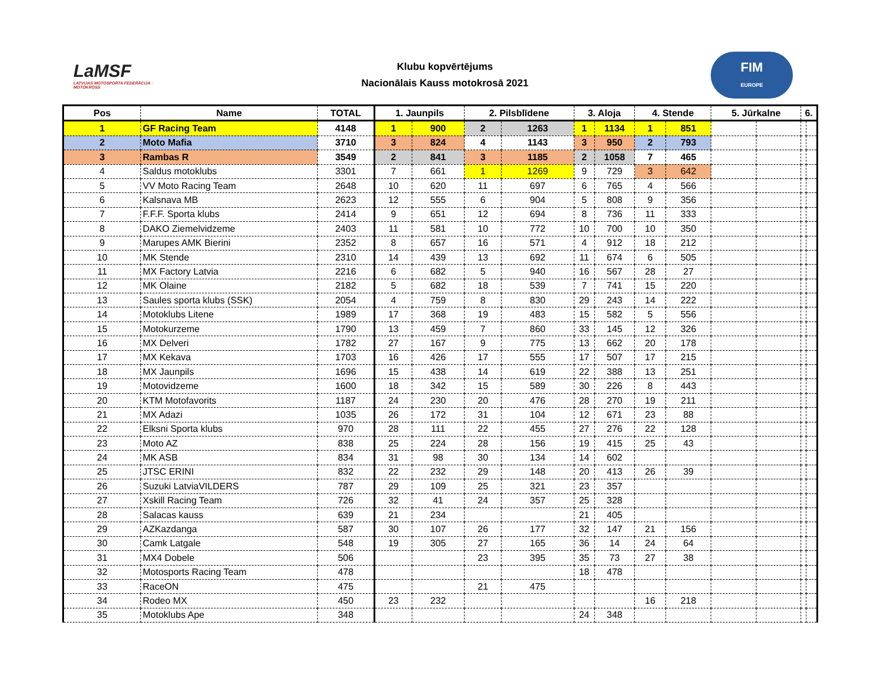LaMSF
LATVIJAS MOTOSPORTA FEDERĀCIJA · MOTOKROSS
Klubu kopvērtējums
Nacionālais Kauss motokrosā 2021
FIM
EUROPE
| Pos | Name | TOTAL | 1. Jaunpils | | 2. Pilsblīdene | | 3. Aloja | | 4. Stende | | 5. Jūrkalne | | 6. | |
| --- | --- | --- | --- | --- | --- | --- | --- | --- | --- | --- | --- | --- | --- | --- |
| 1 | GF Racing Team | 4148 | 1 | 900 | 2 | 1263 | 1 | 1134 | 1 | 851 | | | | |
| 2 | Moto Mafia | 3710 | 3 | 824 | 4 | 1143 | 3 | 950 | 2 | 793 | | | | |
| 3 | Rambas R | 3549 | 2 | 841 | 3 | 1185 | 2 | 1058 | 7 | 465 | | | | |
| 4 | Saldus motoklubs | 3301 | 7 | 661 | 1 | 1269 | 9 | 729 | 3 | 642 | | | | |
| 5 | VV Moto Racing Team | 2648 | 10 | 620 | 11 | 697 | 6 | 765 | 4 | 566 | | | | |
| 6 | Kalsnava MB | 2623 | 12 | 555 | 6 | 904 | 5 | 808 | 9 | 356 | | | | |
| 7 | F.F.F. Sporta klubs | 2414 | 9 | 651 | 12 | 694 | 8 | 736 | 11 | 333 | | | | |
| 8 | DAKO Ziemelvidzeme | 2403 | 11 | 581 | 10 | 772 | 10 | 700 | 10 | 350 | | | | |
| 9 | Marupes AMK Bierini | 2352 | 8 | 657 | 16 | 571 | 4 | 912 | 18 | 212 | | | | |
| 10 | MK Stende | 2310 | 14 | 439 | 13 | 692 | 11 | 674 | 6 | 505 | | | | |
| 11 | MX Factory Latvia | 2216 | 6 | 682 | 5 | 940 | 16 | 567 | 28 | 27 | | | | |
| 12 | MK Olaine | 2182 | 5 | 682 | 18 | 539 | 7 | 741 | 15 | 220 | | | | |
| 13 | Saules sporta klubs (SSK) | 2054 | 4 | 759 | 8 | 830 | 29 | 243 | 14 | 222 | | | | |
| 14 | Motoklubs Litene | 1989 | 17 | 368 | 19 | 483 | 15 | 582 | 5 | 556 | | | | |
| 15 | Motokurzeme | 1790 | 13 | 459 | 7 | 860 | 33 | 145 | 12 | 326 | | | | |
| 16 | MX Delveri | 1782 | 27 | 167 | 9 | 775 | 13 | 662 | 20 | 178 | | | | |
| 17 | MX Kekava | 1703 | 16 | 426 | 17 | 555 | 17 | 507 | 17 | 215 | | | | |
| 18 | MX Jaunpils | 1696 | 15 | 438 | 14 | 619 | 22 | 388 | 13 | 251 | | | | |
| 19 | Motovidzeme | 1600 | 18 | 342 | 15 | 589 | 30 | 226 | 8 | 443 | | | | |
| 20 | KTM Motofavorits | 1187 | 24 | 230 | 20 | 476 | 28 | 270 | 19 | 211 | | | | |
| 21 | MX Adazi | 1035 | 26 | 172 | 31 | 104 | 12 | 671 | 23 | 88 | | | | |
| 22 | Elksni Sporta klubs | 970 | 28 | 111 | 22 | 455 | 27 | 276 | 22 | 128 | | | | |
| 23 | Moto AZ | 838 | 25 | 224 | 28 | 156 | 19 | 415 | 25 | 43 | | | | |
| 24 | MK ASB | 834 | 31 | 98 | 30 | 134 | 14 | 602 | | | | | | |
| 25 | JTSC ERINI | 832 | 22 | 232 | 29 | 148 | 20 | 413 | 26 | 39 | | | | |
| 26 | Suzuki LatviaVILDERS | 787 | 29 | 109 | 25 | 321 | 23 | 357 | | | | | | |
| 27 | Xskill Racing Team | 726 | 32 | 41 | 24 | 357 | 25 | 328 | | | | | | |
| 28 | Salacas kauss | 639 | 21 | 234 | | | 21 | 405 | | | | | | |
| 29 | AZKazdanga | 587 | 30 | 107 | 26 | 177 | 32 | 147 | 21 | 156 | | | | |
| 30 | Camk Latgale | 548 | 19 | 305 | 27 | 165 | 36 | 14 | 24 | 64 | | | | |
| 31 | MX4 Dobele | 506 | | | 23 | 395 | 35 | 73 | 27 | 38 | | | | |
| 32 | Motosports Racing Team | 478 | | | | | 18 | 478 | | | | | | |
| 33 | RaceON | 475 | | | 21 | 475 | | | | | | | | |
| 34 | Rodeo MX | 450 | 23 | 232 | | | | | 16 | 218 | | | | |
| 35 | Motoklubs Ape | 348 | | | | | 24 | 348 | | | | | | |